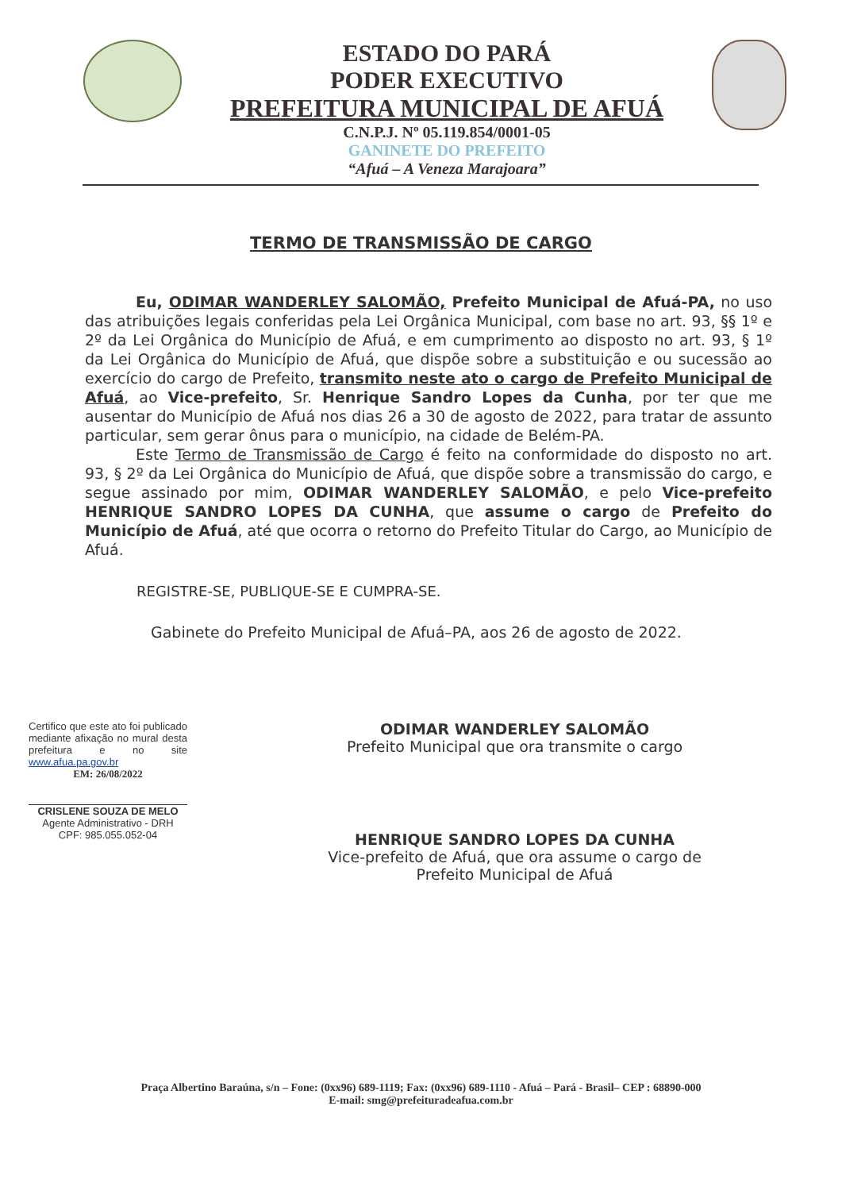ESTADO DO PARÁ
PODER EXECUTIVO
PREFEITURA MUNICIPAL DE AFUÁ
C.N.P.J. Nº 05.119.854/0001-05
GANINETE DO PREFEITO
“Afuá – A Veneza Marajoara”
TERMO DE TRANSMISSÃO DE CARGO
Eu, ODIMAR WANDERLEY SALOMÃO, Prefeito Municipal de Afuá-PA, no uso das atribuições legais conferidas pela Lei Orgânica Municipal, com base no art. 93, §§ 1º e 2º da Lei Orgânica do Município de Afuá, e em cumprimento ao disposto no art. 93, § 1º da Lei Orgânica do Município de Afuá, que dispõe sobre a substituição e ou sucessão ao exercício do cargo de Prefeito, transmito neste ato o cargo de Prefeito Municipal de Afuá, ao Vice-prefeito, Sr. Henrique Sandro Lopes da Cunha, por ter que me ausentar do Município de Afuá nos dias 26 a 30 de agosto de 2022, para tratar de assunto particular, sem gerar ônus para o município, na cidade de Belém-PA.
Este Termo de Transmissão de Cargo é feito na conformidade do disposto no art. 93, § 2º da Lei Orgânica do Município de Afuá, que dispõe sobre a transmissão do cargo, e segue assinado por mim, ODIMAR WANDERLEY SALOMÃO, e pelo Vice-prefeito HENRIQUE SANDRO LOPES DA CUNHA, que assume o cargo de Prefeito do Município de Afuá, até que ocorra o retorno do Prefeito Titular do Cargo, ao Município de Afuá.
REGISTRE-SE, PUBLIQUE-SE E CUMPRA-SE.
Gabinete do Prefeito Municipal de Afuá–PA, aos 26 de agosto de 2022.
Certifico que este ato foi publicado mediante afixação no mural desta prefeitura e no site www.afua.pa.gov.br
EM: 26/08/2022
CRISLENE SOUZA DE MELO
Agente Administrativo - DRH
CPF: 985.055.052-04
ODIMAR WANDERLEY SALOMÃO
Prefeito Municipal que ora transmite o cargo
HENRIQUE SANDRO LOPES DA CUNHA
Vice-prefeito de Afuá, que ora assume o cargo de
Prefeito Municipal de Afuá
Praça Albertino Baraúna, s/n – Fone: (0xx96) 689-1119; Fax: (0xx96) 689-1110 - Afuá – Pará - Brasil– CEP : 68890-000
E-mail: smg@prefeituradeafua.com.br